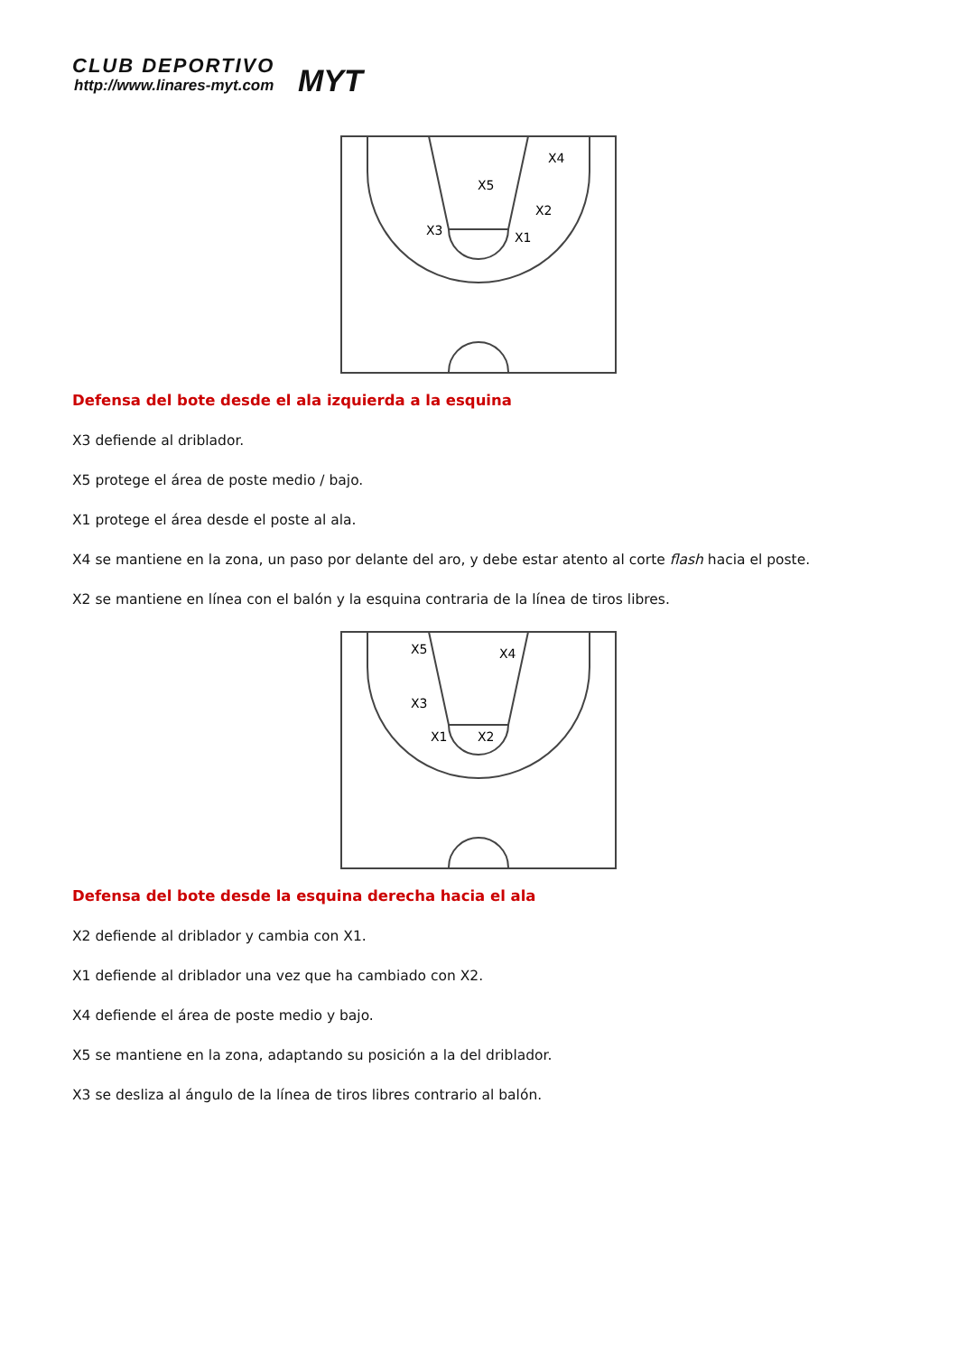CLUB DEPORTIVO
http://www.linares-myt.com MYT
X3
X5
X1
X4
X2
Defensa del bote desde el ala izquierda a la esquina
X3 defiende al driblador.
X5 protege el área de poste medio / bajo.
X1 protege el área desde el poste al ala.
X4 se mantiene en la zona, un paso por delante del aro, y debe estar atento al corte flash hacia el poste.
X2 se mantiene en línea con el balón y la esquina contraria de la línea de tiros libres.
X5
X4
X3
X1
X2
Defensa del bote desde la esquina derecha hacia el ala
X2 defiende al driblador y cambia con X1.
X1 defiende al driblador una vez que ha cambiado con X2.
X4 defiende el área de poste medio y bajo.
X5 se mantiene en la zona, adaptando su posición a la del driblador.
X3 se desliza al ángulo de la línea de tiros libres contrario al balón.